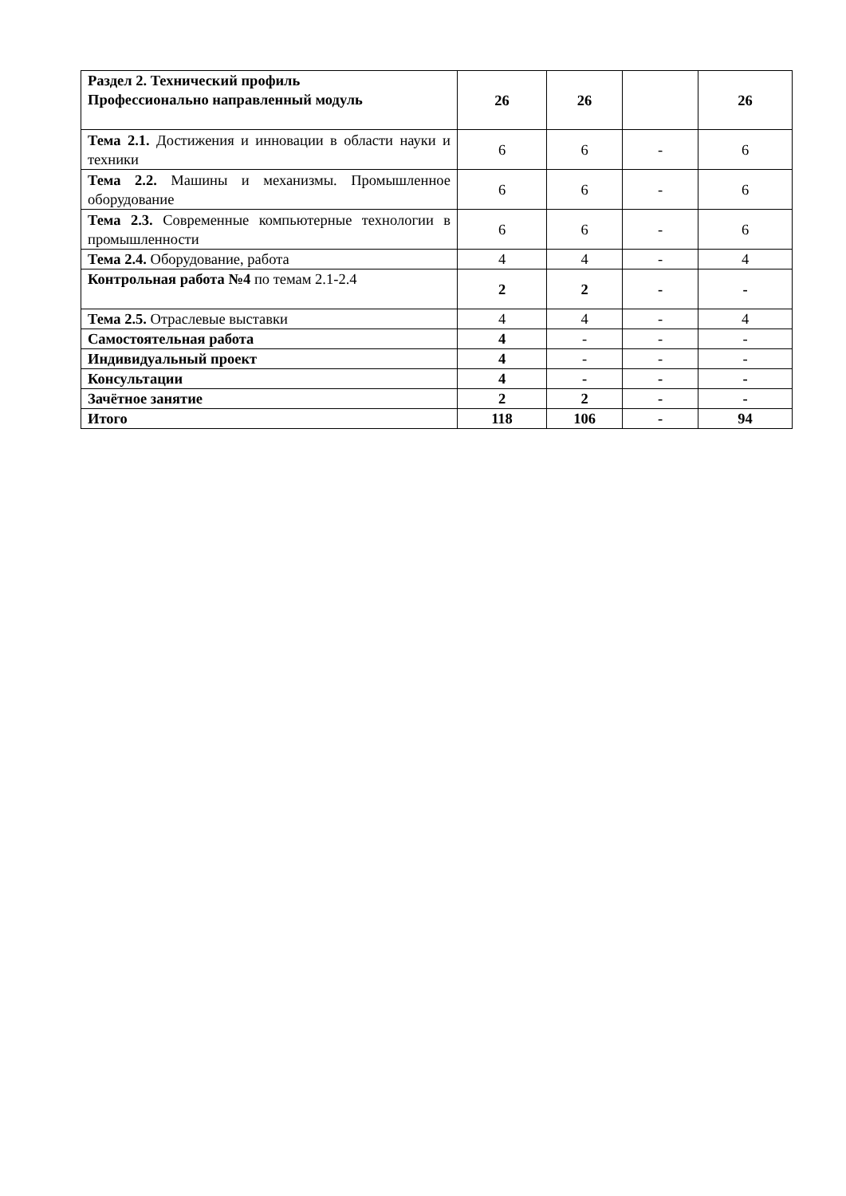| Раздел 2. Технический профиль Профессионально направленный модуль | 26 | 26 | | 26 |
| Тема 2.1. Достижения и инновации в области науки и техники | 6 | 6 | - | 6 |
| Тема 2.2. Машины и механизмы. Промышленное оборудование | 6 | 6 | - | 6 |
| Тема 2.3. Современные компьютерные технологии в промышленности | 6 | 6 | - | 6 |
| Тема 2.4. Оборудование, работа | 4 | 4 | - | 4 |
| Контрольная работа №4 по темам 2.1-2.4 | 2 | 2 | - | - |
| Тема 2.5. Отраслевые выставки | 4 | 4 | - | 4 |
| Самостоятельная работа | 4 | - | - | - |
| Индивидуальный проект | 4 | - | - | - |
| Консультации | 4 | - | - | - |
| Зачётное занятие | 2 | 2 | - | - |
| Итого | 118 | 106 | - | 94 |